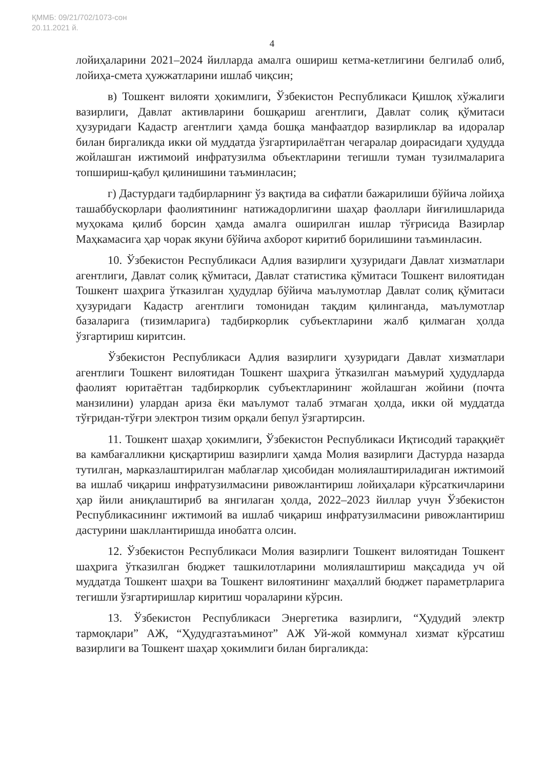ҚММБ: 09/21/702/1073-сон
20.11.2021 й.
4
лойиҳаларини 2021–2024 йилларда амалга ошириш кетма-кетлигини белгилаб олиб, лойиҳа-смета ҳужжатларини ишлаб чиқсин;
в) Тошкент вилояти ҳокимлиги, Ўзбекистон Республикаси Қишлоқ хўжалиги вазирлиги, Давлат активларини бошқариш агентлиги, Давлат солиқ қўмитаси ҳузуридаги Кадастр агентлиги ҳамда бошқа манфаатдор вазирликлар ва идоралар билан биргаликда икки ой муддатда ўзгартирилаётган чегаралар доирасидаги ҳудудда жойлашган ижтимоий инфратузилма объектларини тегишли туман тузилмаларига топшириш-қабул қилинишини таъминласин;
г) Дастурдаги тадбирларнинг ўз вақтида ва сифатли бажарилиши бўйича лойиҳа ташаббускорлари фаолиятининг натижадорлигини шаҳар фаоллари йиғилишларида муҳокама қилиб борсин ҳамда амалга оширилган ишлар тўғрисида Вазирлар Маҳкамасига ҳар чорак якуни бўйича ахборот киритиб борилишини таъминласин.
10. Ўзбекистон Республикаси Адлия вазирлиги ҳузуридаги Давлат хизматлари агентлиги, Давлат солиқ қўмитаси, Давлат статистика қўмитаси Тошкент вилоятидан Тошкент шаҳрига ўтказилган ҳудудлар бўйича маълумотлар Давлат солиқ қўмитаси ҳузуридаги Кадастр агентлиги томонидан тақдим қилинганда, маълумотлар базаларига (тизимларига) тадбиркорлик субъектларини жалб қилмаган ҳолда ўзгартириш киритсин.
Ўзбекистон Республикаси Адлия вазирлиги ҳузуридаги Давлат хизматлари агентлиги Тошкент вилоятидан Тошкент шаҳрига ўтказилган маъмурий ҳудудларда фаолият юритаётган тадбиркорлик субъектларининг жойлашган жойини (почта манзилини) улардан ариза ёки маълумот талаб этмаган ҳолда, икки ой муддатда тўғридан-тўғри электрон тизим орқали бепул ўзгартирсин.
11. Тошкент шаҳар ҳокимлиги, Ўзбекистон Республикаси Иқтисодий тараққиёт ва камбағалликни қисқартириш вазирлиги ҳамда Молия вазирлиги Дастурда назарда тутилган, марказлаштирилган маблағлар ҳисобидан молиялаштириладиган ижтимоий ва ишлаб чиқариш инфратузилмасини ривожлантириш лойиҳалари кўрсаткичларини ҳар йили аниқлаштириб ва янгилаган ҳолда, 2022–2023 йиллар учун Ўзбекистон Республикасининг ижтимоий ва ишлаб чиқариш инфратузилмасини ривожлантириш дастурини шакллантиришда инобатга олсин.
12. Ўзбекистон Республикаси Молия вазирлиги Тошкент вилоятидан Тошкент шаҳрига ўтказилган бюджет ташкилотларини молиялаштириш мақсадида уч ой муддатда Тошкент шаҳри ва Тошкент вилоятининг маҳаллий бюджет параметрларига тегишли ўзгартиришлар киритиш чораларини кўрсин.
13. Ўзбекистон Республикаси Энергетика вазирлиги, “Ҳудудий электр тармоқлари” АЖ, “Ҳудудгазтаъминот” АЖ Уй-жой коммунал хизмат кўрсатиш вазирлиги ва Тошкент шаҳар ҳокимлиги билан биргаликда: